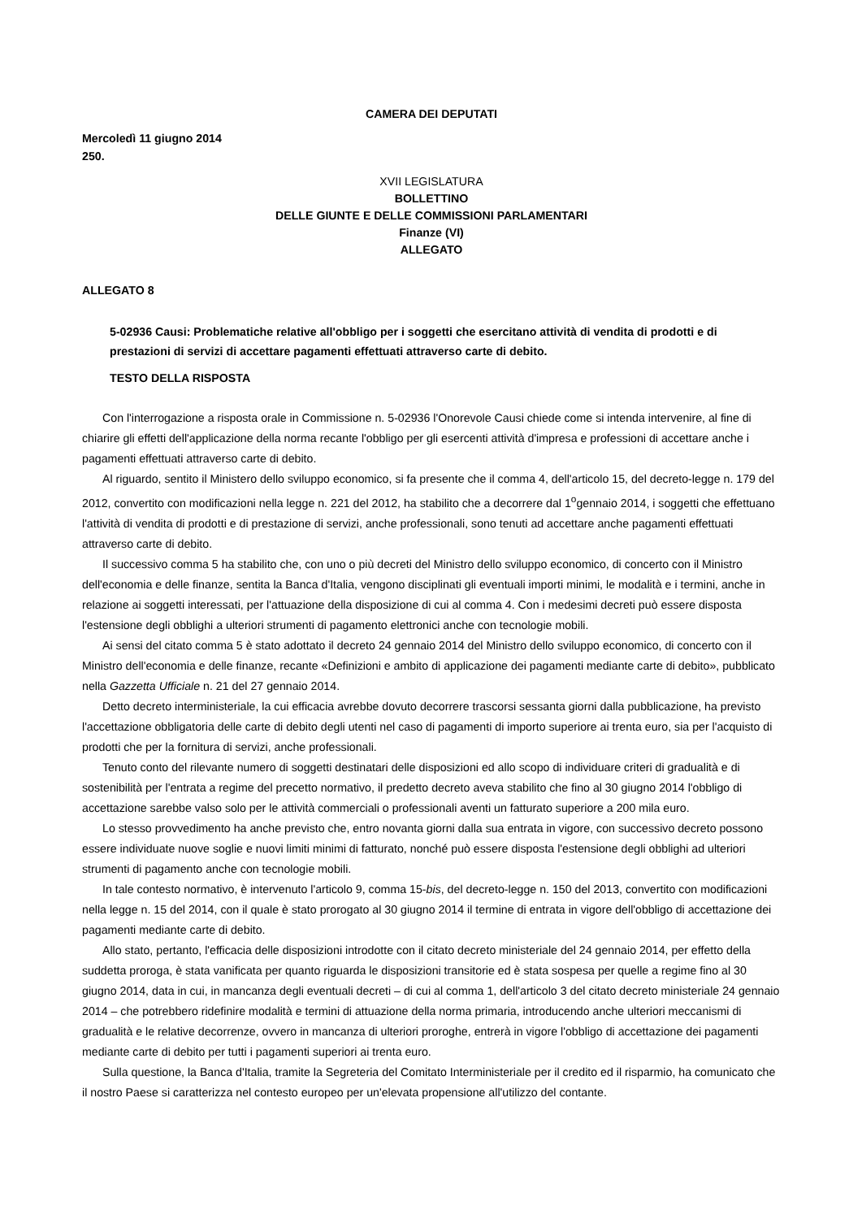CAMERA DEI DEPUTATI
Mercoledì 11 giugno 2014
250.
XVII LEGISLATURA
BOLLETTINO
DELLE GIUNTE E DELLE COMMISSIONI PARLAMENTARI
Finanze (VI)
ALLEGATO
ALLEGATO 8
5-02936 Causi: Problematiche relative all'obbligo per i soggetti che esercitano attività di vendita di prodotti e di prestazioni di servizi di accettare pagamenti effettuati attraverso carte di debito.
TESTO DELLA RISPOSTA
Con l'interrogazione a risposta orale in Commissione n. 5-02936 l'Onorevole Causi chiede come si intenda intervenire, al fine di chiarire gli effetti dell'applicazione della norma recante l'obbligo per gli esercenti attività d'impresa e professioni di accettare anche i pagamenti effettuati attraverso carte di debito.
Al riguardo, sentito il Ministero dello sviluppo economico, si fa presente che il comma 4, dell'articolo 15, del decreto-legge n. 179 del 2012, convertito con modificazioni nella legge n. 221 del 2012, ha stabilito che a decorrere dal 1<sup>o</sup>gennaio 2014, i soggetti che effettuano l'attività di vendita di prodotti e di prestazione di servizi, anche professionali, sono tenuti ad accettare anche pagamenti effettuati attraverso carte di debito.
Il successivo comma 5 ha stabilito che, con uno o più decreti del Ministro dello sviluppo economico, di concerto con il Ministro dell'economia e delle finanze, sentita la Banca d'Italia, vengono disciplinati gli eventuali importi minimi, le modalità e i termini, anche in relazione ai soggetti interessati, per l'attuazione della disposizione di cui al comma 4. Con i medesimi decreti può essere disposta l'estensione degli obblighi a ulteriori strumenti di pagamento elettronici anche con tecnologie mobili.
Ai sensi del citato comma 5 è stato adottato il decreto 24 gennaio 2014 del Ministro dello sviluppo economico, di concerto con il Ministro dell'economia e delle finanze, recante «Definizioni e ambito di applicazione dei pagamenti mediante carte di debito», pubblicato nella Gazzetta Ufficiale n. 21 del 27 gennaio 2014.
Detto decreto interministeriale, la cui efficacia avrebbe dovuto decorrere trascorsi sessanta giorni dalla pubblicazione, ha previsto l'accettazione obbligatoria delle carte di debito degli utenti nel caso di pagamenti di importo superiore ai trenta euro, sia per l'acquisto di prodotti che per la fornitura di servizi, anche professionali.
Tenuto conto del rilevante numero di soggetti destinatari delle disposizioni ed allo scopo di individuare criteri di gradualità e di sostenibilità per l'entrata a regime del precetto normativo, il predetto decreto aveva stabilito che fino al 30 giugno 2014 l'obbligo di accettazione sarebbe valso solo per le attività commerciali o professionali aventi un fatturato superiore a 200 mila euro.
Lo stesso provvedimento ha anche previsto che, entro novanta giorni dalla sua entrata in vigore, con successivo decreto possono essere individuate nuove soglie e nuovi limiti minimi di fatturato, nonché può essere disposta l'estensione degli obblighi ad ulteriori strumenti di pagamento anche con tecnologie mobili.
In tale contesto normativo, è intervenuto l'articolo 9, comma 15-bis, del decreto-legge n. 150 del 2013, convertito con modificazioni nella legge n. 15 del 2014, con il quale è stato prorogato al 30 giugno 2014 il termine di entrata in vigore dell'obbligo di accettazione dei pagamenti mediante carte di debito.
Allo stato, pertanto, l'efficacia delle disposizioni introdotte con il citato decreto ministeriale del 24 gennaio 2014, per effetto della suddetta proroga, è stata vanificata per quanto riguarda le disposizioni transitorie ed è stata sospesa per quelle a regime fino al 30 giugno 2014, data in cui, in mancanza degli eventuali decreti – di cui al comma 1, dell'articolo 3 del citato decreto ministeriale 24 gennaio 2014 – che potrebbero ridefinire modalità e termini di attuazione della norma primaria, introducendo anche ulteriori meccanismi di gradualità e le relative decorrenze, ovvero in mancanza di ulteriori proroghe, entrerà in vigore l'obbligo di accettazione dei pagamenti mediante carte di debito per tutti i pagamenti superiori ai trenta euro.
Sulla questione, la Banca d'Italia, tramite la Segreteria del Comitato Interministeriale per il credito ed il risparmio, ha comunicato che il nostro Paese si caratterizza nel contesto europeo per un'elevata propensione all'utilizzo del contante.